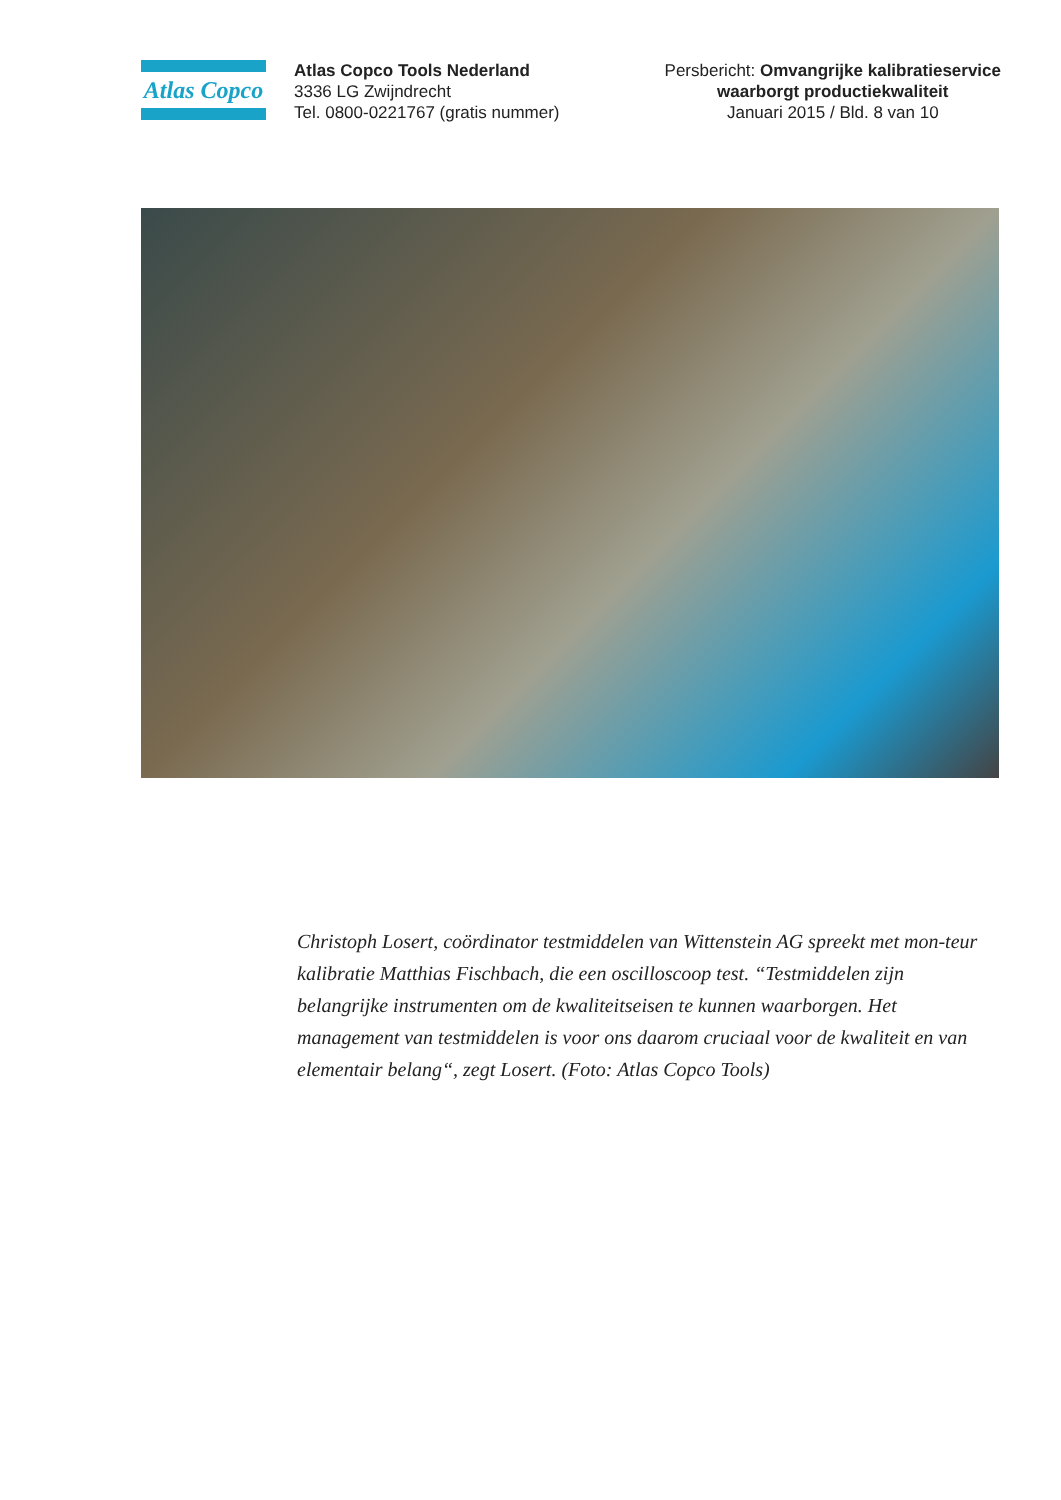Atlas Copco
Atlas Copco Tools Nederland
3336 LG Zwijndrecht
Tel. 0800-0221767 (gratis nummer)
Persbericht: Omvangrijke kalibratieservice
waarborgt productiekwaliteit
Januari 2015 / Bld. 8 van 10
Christoph Losert, coördinator testmiddelen van Wittenstein AG spreekt met mon-teur kalibratie Matthias Fischbach, die een oscilloscoop test. “Testmiddelen zijn belangrijke instrumenten om de kwaliteitseisen te kunnen waarborgen. Het management van testmiddelen is voor ons daarom cruciaal voor de kwaliteit en van elementair belang“, zegt Losert. (Foto: Atlas Copco Tools)